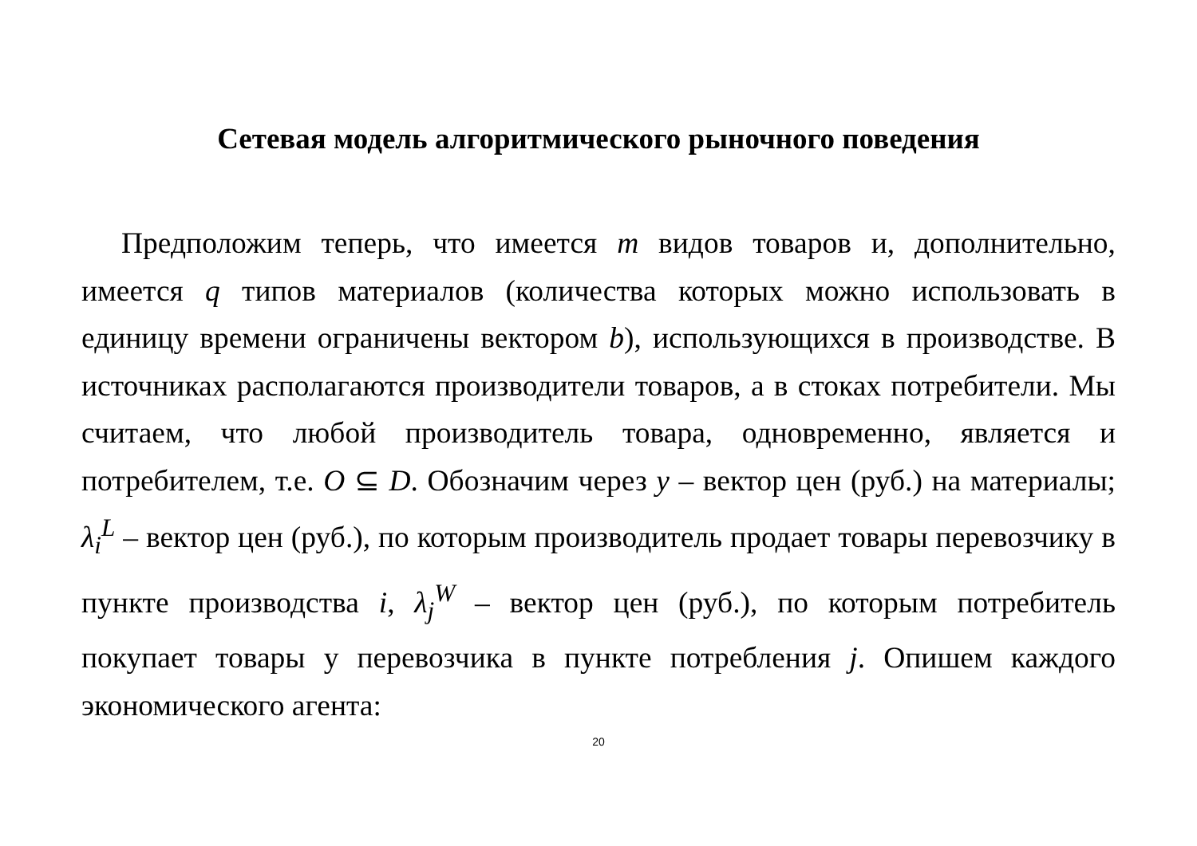Сетевая модель алгоритмического рыночного поведения
Предположим теперь, что имеется m видов товаров и, дополнительно, имеется q типов материалов (количества которых можно использовать в единицу времени ограничены вектором b), использующихся в производстве. В источниках располагаются производители товаров, а в стоках потребители. Мы считаем, что любой производитель товара, одновременно, является и потребителем, т.е. O ⊆ D. Обозначим через y – вектор цен (руб.) на материалы; λ<sub>i</sub><sup>L</sup> – вектор цен (руб.), по которым производитель продает товары перевозчику в пункте производства i, λ<sub>j</sub><sup>W</sup> – вектор цен (руб.), по которым потребитель покупает товары у перевозчика в пункте потребления j. Опишем каждого экономического агента:
20